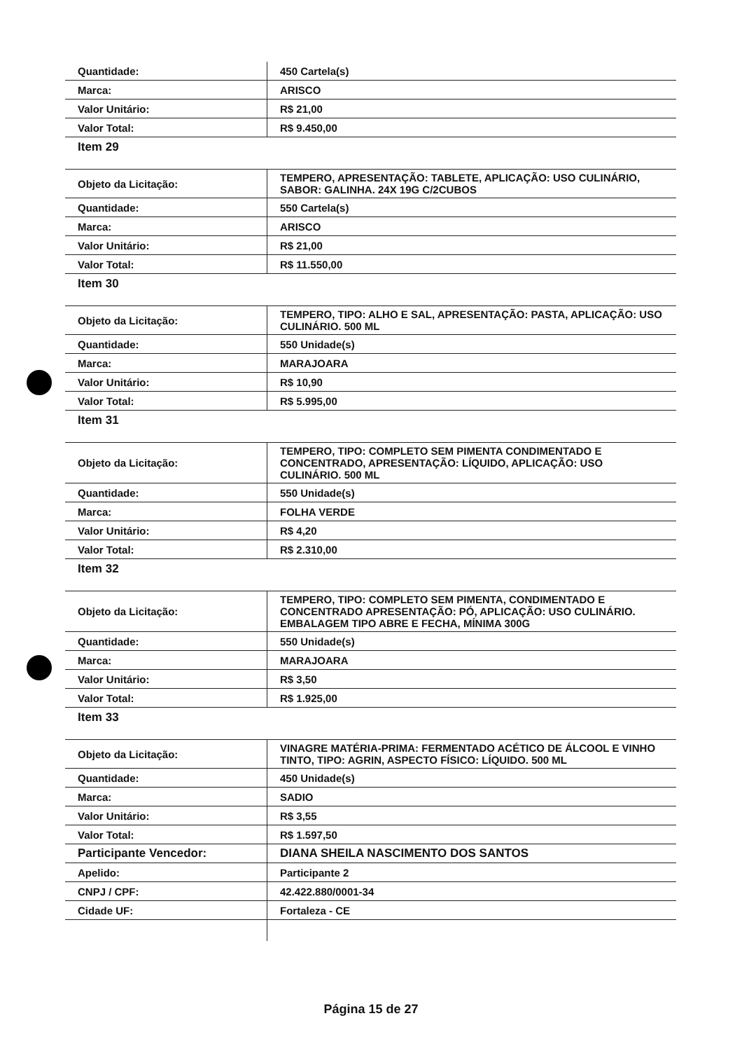| Quantidade: | 450 Cartela(s) |
| Marca: | ARISCO |
| Valor Unitário: | R$ 21,00 |
| Valor Total: | R$ 9.450,00 |
| Item 29 | |
| Objeto da Licitação: | TEMPERO, APRESENTAÇÃO: TABLETE, APLICAÇÃO: USO CULINÁRIO, SABOR: GALINHA. 24X 19G C/2CUBOS |
| Quantidade: | 550 Cartela(s) |
| Marca: | ARISCO |
| Valor Unitário: | R$ 21,00 |
| Valor Total: | R$ 11.550,00 |
| Item 30 | |
| Objeto da Licitação: | TEMPERO, TIPO: ALHO E SAL, APRESENTAÇÃO: PASTA, APLICAÇÃO: USO CULINÁRIO. 500 ML |
| Quantidade: | 550 Unidade(s) |
| Marca: | MARAJOARA |
| Valor Unitário: | R$ 10,90 |
| Valor Total: | R$ 5.995,00 |
| Item 31 | |
| Objeto da Licitação: | TEMPERO, TIPO: COMPLETO SEM PIMENTA CONDIMENTADO E CONCENTRADO, APRESENTAÇÃO: LÍQUIDO, APLICAÇÃO: USO CULINÁRIO. 500 ML |
| Quantidade: | 550 Unidade(s) |
| Marca: | FOLHA VERDE |
| Valor Unitário: | R$ 4,20 |
| Valor Total: | R$ 2.310,00 |
| Item 32 | |
| Objeto da Licitação: | TEMPERO, TIPO: COMPLETO SEM PIMENTA, CONDIMENTADO E CONCENTRADO APRESENTAÇÃO: PÓ, APLICAÇÃO: USO CULINÁRIO. EMBALAGEM TIPO ABRE E FECHA, MÍNIMA 300G |
| Quantidade: | 550 Unidade(s) |
| Marca: | MARAJOARA |
| Valor Unitário: | R$ 3,50 |
| Valor Total: | R$ 1.925,00 |
| Item 33 | |
| Objeto da Licitação: | VINAGRE MATÉRIA-PRIMA: FERMENTADO ACÉTICO DE ÁLCOOL E VINHO TINTO, TIPO: AGRIN, ASPECTO FÍSICO: LÍQUIDO. 500 ML |
| Quantidade: | 450 Unidade(s) |
| Marca: | SADIO |
| Valor Unitário: | R$ 3,55 |
| Valor Total: | R$ 1.597,50 |
| Participante Vencedor: | DIANA SHEILA NASCIMENTO DOS SANTOS |
| Apelido: | Participante 2 |
| CNPJ / CPF: | 42.422.880/0001-34 |
| Cidade UF: | Fortaleza - CE |
Página 15 de 27